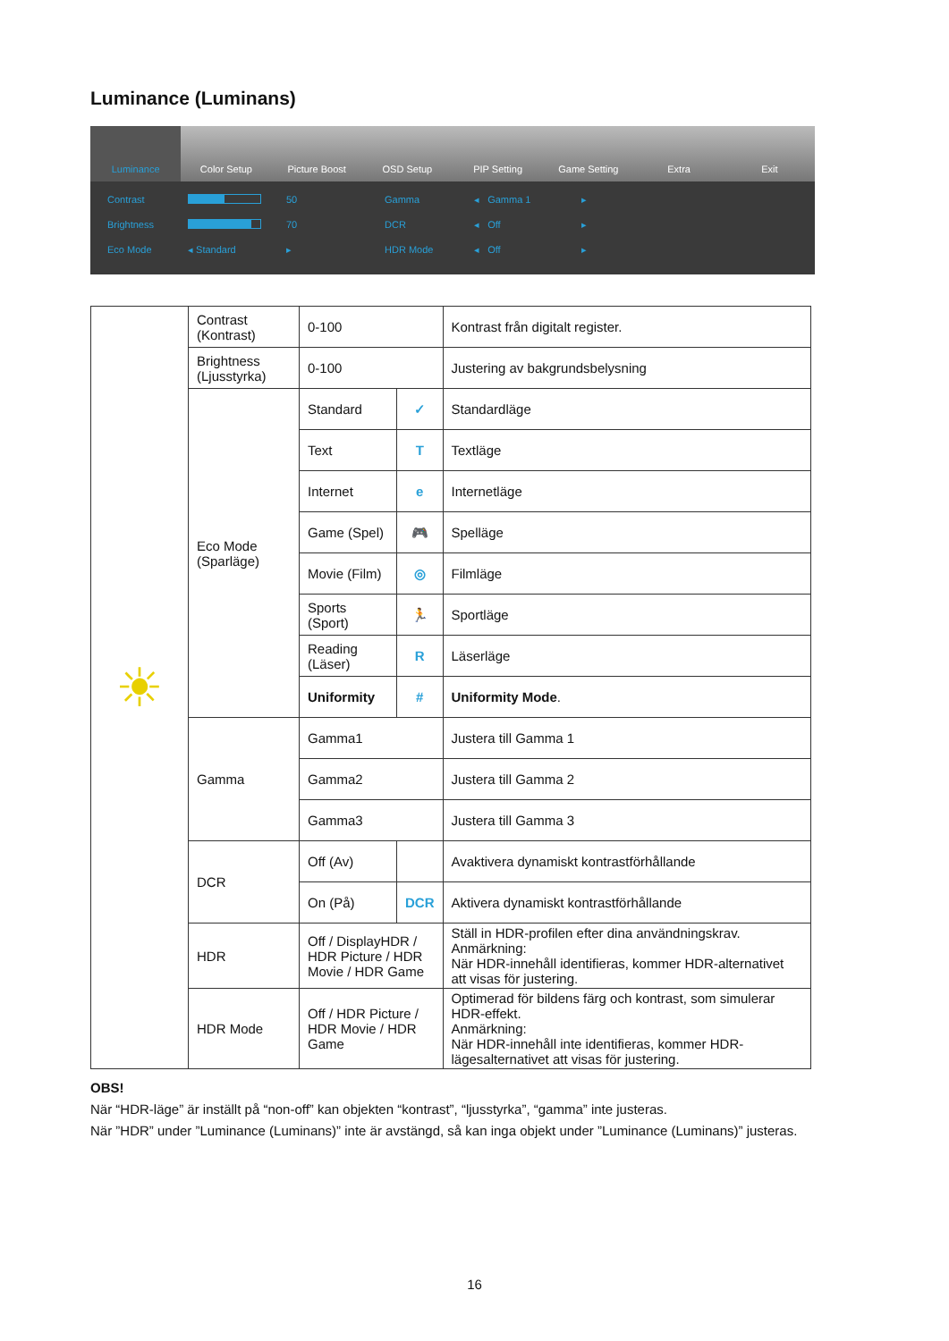Luminance (Luminans)
Luminance Color Setup Picture Boost OSD Setup PIP Setting Game Setting Extra Exit
Contrast 50 Gamma ◂ Gamma 1 ▸ Brightness 70 DCR ◂ Off ▸ Eco Mode ◂ Standard ▸ HDR Mode ◂ Off ▸
| ☀ | Contrast (Kontrast) | 0-100 | | Kontrast från digitalt register. |
| | Brightness (Ljusstyrka) | 0-100 | | Justering av bakgrundsbelysning |
| | Eco Mode (Sparläge) | Standard | ✓ | Standardläge |
| | | Text | T | Textläge |
| | | Internet | e | Internetläge |
| | | Game (Spel) | 🎮 | Spelläge |
| | | Movie (Film) | ◎ | Filmläge |
| | | Sports (Sport) | 🏃 | Sportläge |
| | | Reading (Läser) | R | Läserläge |
| | | Uniformity | # | Uniformity Mode . |
| | Gamma | Gamma1 | | Justera till Gamma 1 |
| | | Gamma2 | | Justera till Gamma 2 |
| | | Gamma3 | | Justera till Gamma 3 |
| | DCR | Off (Av) | | Avaktivera dynamiskt kontrastförhållande |
| | | On (På) | DCR | Aktivera dynamiskt kontrastförhållande |
| | HDR | Off / DisplayHDR / HDR Picture / HDR Movie / HDR Game | | Ställ in HDR-profilen efter dina användningskrav. Anmärkning: När HDR-innehåll identifieras, kommer HDR-alternativet att visas för justering. |
| | HDR Mode | Off / HDR Picture / HDR Movie / HDR Game | | Optimerad för bildens färg och kontrast, som simulerar HDR-effekt. Anmärkning: När HDR-innehåll inte identifieras, kommer HDR-lägesalternativet att visas för justering. |
OBS!
När “HDR-läge” är inställt på “non-off” kan objekten “kontrast”, “ljusstyrka”, “gamma” inte justeras.
När ”HDR” under ”Luminance (Luminans)” inte är avstängd, så kan inga objekt under ”Luminance (Luminans)” justeras.
16